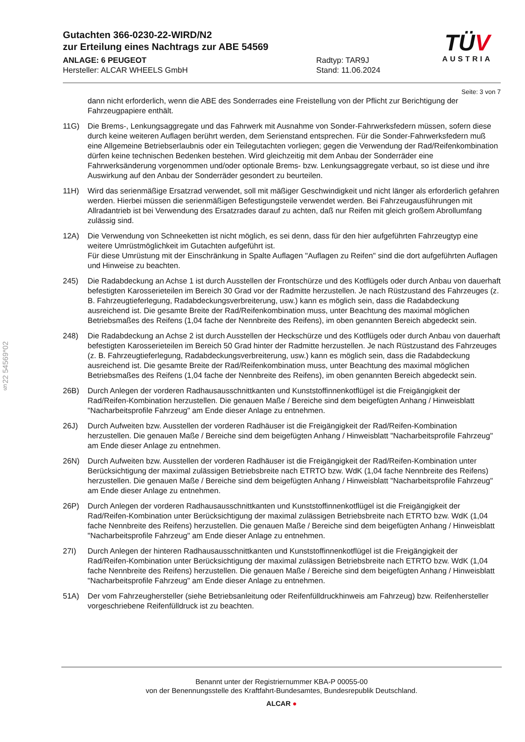Gutachten 366-0230-22-WIRD/N2
zur Erteilung eines Nachtrags zur ABE 54569
ANLAGE: 6 PEUGEOT
Hersteller: ALCAR WHEELS GmbH
Radtyp: TAR9J
Stand: 11.06.2024
TÜV
AUSTRIA
§22 54569*02
Seite: 3 von 7
dann nicht erforderlich, wenn die ABE des Sonderrades eine Freistellung von der Pflicht zur Berichtigung der Fahrzeugpapiere enthält.
11G) Die Brems-, Lenkungsaggregate und das Fahrwerk mit Ausnahme von Sonder-Fahrwerksfedern müssen, sofern diese durch keine weiteren Auflagen berührt werden, dem Serienstand entsprechen. Für die Sonder-Fahrwerksfedern muß eine Allgemeine Betriebserlaubnis oder ein Teilegutachten vorliegen; gegen die Verwendung der Rad/Reifenkombination dürfen keine technischen Bedenken bestehen. Wird gleichzeitig mit dem Anbau der Sonderräder eine Fahrwerksänderung vorgenommen und/oder optionale Brems- bzw. Lenkungsaggregate verbaut, so ist diese und ihre Auswirkung auf den Anbau der Sonderräder gesondert zu beurteilen.
11H) Wird das serienmäßige Ersatzrad verwendet, soll mit mäßiger Geschwindigkeit und nicht länger als erforderlich gefahren werden. Hierbei müssen die serienmäßigen Befestigungsteile verwendet werden. Bei Fahrzeugausführungen mit Allradantrieb ist bei Verwendung des Ersatzrades darauf zu achten, daß nur Reifen mit gleich großem Abrollumfang zulässig sind.
12A) Die Verwendung von Schneeketten ist nicht möglich, es sei denn, dass für den hier aufgeführten Fahrzeugtyp eine weitere Umrüstmöglichkeit im Gutachten aufgeführt ist.
Für diese Umrüstung mit der Einschränkung in Spalte Auflagen "Auflagen zu Reifen" sind die dort aufgeführten Auflagen und Hinweise zu beachten.
245) Die Radabdeckung an Achse 1 ist durch Ausstellen der Frontschürze und des Kotflügels oder durch Anbau von dauerhaft befestigten Karosserieteilen im Bereich 30 Grad vor der Radmitte herzustellen. Je nach Rüstzustand des Fahrzeuges (z. B. Fahrzeugtieferlegung, Radabdeckungsverbreiterung, usw.) kann es möglich sein, dass die Radabdeckung ausreichend ist. Die gesamte Breite der Rad/Reifenkombination muss, unter Beachtung des maximal möglichen Betriebsmaßes des Reifens (1,04 fache der Nennbreite des Reifens), im oben genannten Bereich abgedeckt sein.
248) Die Radabdeckung an Achse 2 ist durch Ausstellen der Heckschürze und des Kotflügels oder durch Anbau von dauerhaft befestigten Karosserieteilen im Bereich 50 Grad hinter der Radmitte herzustellen. Je nach Rüstzustand des Fahrzeuges (z. B. Fahrzeugtieferlegung, Radabdeckungsverbreiterung, usw.) kann es möglich sein, dass die Radabdeckung ausreichend ist. Die gesamte Breite der Rad/Reifenkombination muss, unter Beachtung des maximal möglichen Betriebsmaßes des Reifens (1,04 fache der Nennbreite des Reifens), im oben genannten Bereich abgedeckt sein.
26B) Durch Anlegen der vorderen Radhausausschnittkanten und Kunststoffinnenkotflügel ist die Freigängigkeit der Rad/Reifen-Kombination herzustellen. Die genauen Maße / Bereiche sind dem beigefügten Anhang / Hinweisblatt "Nacharbeitsprofile Fahrzeug" am Ende dieser Anlage zu entnehmen.
26J) Durch Aufweiten bzw. Ausstellen der vorderen Radhäuser ist die Freigängigkeit der Rad/Reifen-Kombination herzustellen. Die genauen Maße / Bereiche sind dem beigefügten Anhang / Hinweisblatt "Nacharbeitsprofile Fahrzeug" am Ende dieser Anlage zu entnehmen.
26N) Durch Aufweiten bzw. Ausstellen der vorderen Radhäuser ist die Freigängigkeit der Rad/Reifen-Kombination unter Berücksichtigung der maximal zulässigen Betriebsbreite nach ETRTO bzw. WdK (1,04 fache Nennbreite des Reifens) herzustellen. Die genauen Maße / Bereiche sind dem beigefügten Anhang / Hinweisblatt "Nacharbeitsprofile Fahrzeug" am Ende dieser Anlage zu entnehmen.
26P) Durch Anlegen der vorderen Radhausausschnittkanten und Kunststoffinnenkotflügel ist die Freigängigkeit der Rad/Reifen-Kombination unter Berücksichtigung der maximal zulässigen Betriebsbreite nach ETRTO bzw. WdK (1,04 fache Nennbreite des Reifens) herzustellen. Die genauen Maße / Bereiche sind dem beigefügten Anhang / Hinweisblatt "Nacharbeitsprofile Fahrzeug" am Ende dieser Anlage zu entnehmen.
27I) Durch Anlegen der hinteren Radhausausschnittkanten und Kunststoffinnenkotflügel ist die Freigängigkeit der Rad/Reifen-Kombination unter Berücksichtigung der maximal zulässigen Betriebsbreite nach ETRTO bzw. WdK (1,04 fache Nennbreite des Reifens) herzustellen. Die genauen Maße / Bereiche sind dem beigefügten Anhang / Hinweisblatt "Nacharbeitsprofile Fahrzeug" am Ende dieser Anlage zu entnehmen.
51A) Der vom Fahrzeughersteller (siehe Betriebsanleitung oder Reifenfülldruckhinweis am Fahrzeug) bzw. Reifenhersteller vorgeschriebene Reifenfülldruck ist zu beachten.
Benannt unter der Registriernummer KBA-P 00055-00
von der Benennungsstelle des Kraftfahrt-Bundesamtes, Bundesrepublik Deutschland.
ALCAR ●